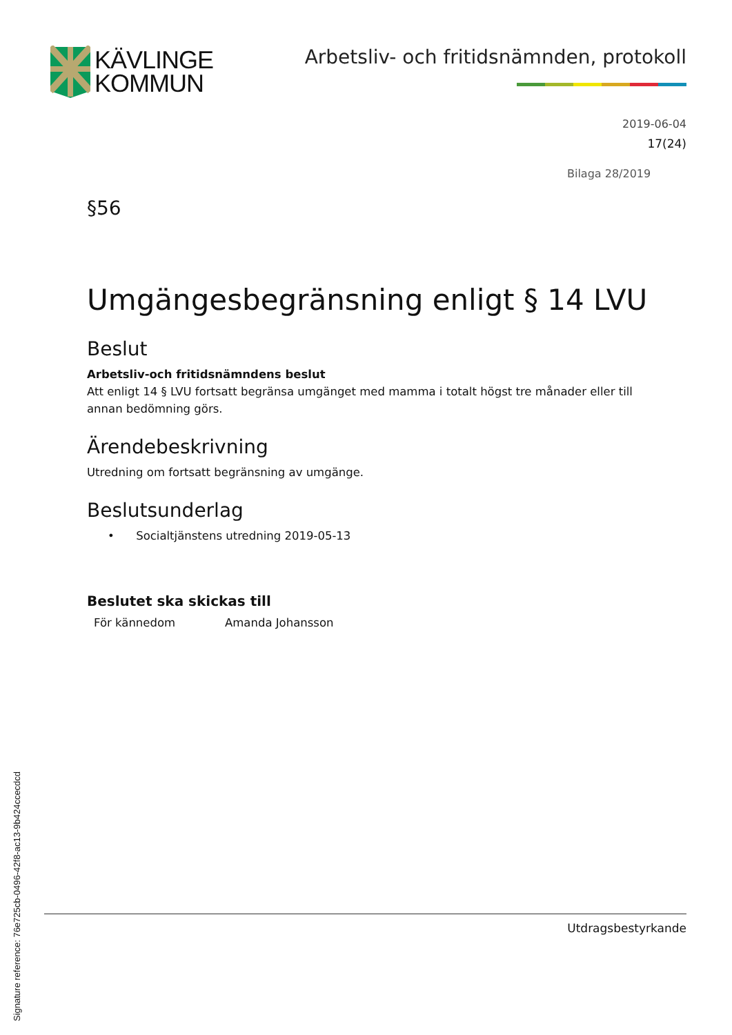KÄVLINGE
KOMMUN
Arbetsliv- och fritidsnämnden, protokoll
2019-06-04
17(24)
Bilaga 28/2019
§56
Umgängesbegränsning enligt § 14 LVU
Beslut
Arbetsliv-och fritidsnämndens beslut
Att enligt 14 § LVU fortsatt begränsa umgänget med mamma i totalt högst tre månader eller till annan bedömning görs.
Ärendebeskrivning
Utredning om fortsatt begränsning av umgänge.
Beslutsunderlag
• Socialtjänstens utredning 2019-05-13
Beslutet ska skickas till
För kännedom Amanda Johansson
Utdragsbestyrkande
Signature reference: 76e725cb-0496-42f8-ac13-9b424ccecdcd